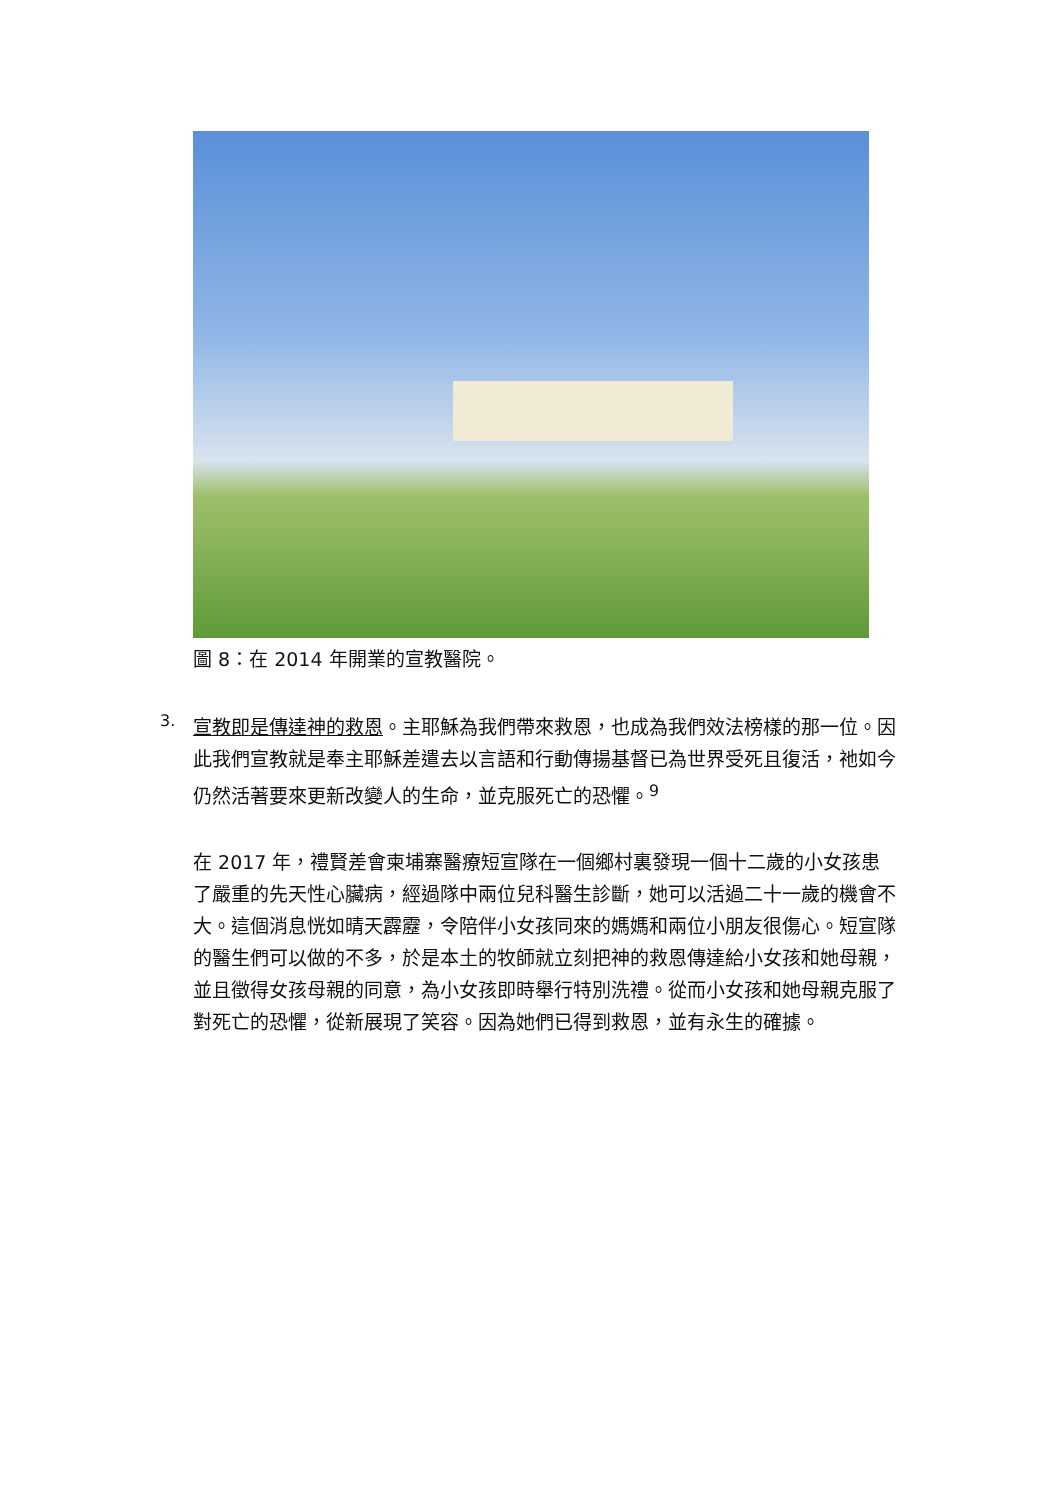圖 8：在 2014 年開業的宣教醫院。
3.
宣教即是傳達神的救恩。主耶穌為我們帶來救恩，也成為我們效法榜樣的那一位。因此我們宣教就是奉主耶穌差遣去以言語和行動傳揚基督已為世界受死且復活，祂如今仍然活著要來更新改變人的生命，並克服死亡的恐懼。<sup>9</sup>
在 2017 年，禮賢差會柬埔寨醫療短宣隊在一個鄉村裏發現一個十二歲的小女孩患了嚴重的先天性心臟病，經過隊中兩位兒科醫生診斷，她可以活過二十一歲的機會不大。這個消息恍如晴天霹靂，令陪伴小女孩同來的媽媽和兩位小朋友很傷心。短宣隊的醫生們可以做的不多，於是本土的牧師就立刻把神的救恩傳達給小女孩和她母親，並且徵得女孩母親的同意，為小女孩即時舉行特別洗禮。從而小女孩和她母親克服了對死亡的恐懼，從新展現了笑容。因為她們已得到救恩，並有永生的確據。